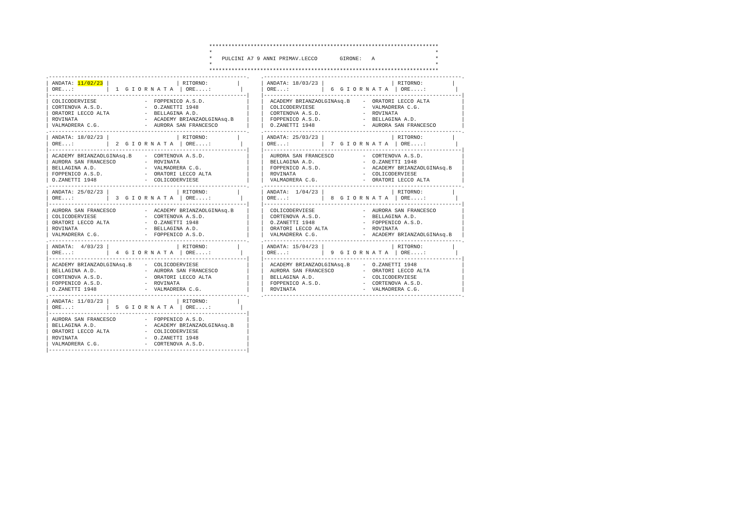************************************************************************
*                                                                      *
*   PULCINI A7 9 ANNI PRIMAV.LECCO       GIRONE:   A                   *
*                                                                      *
************************************************************************
.--------------------------------------------------------------.
| ANDATA: 11/02/23 |                     | RITORNO:         |
| ORE...:          |  1  G I O R N A T A  | ORE....:         |
|--------------------------------------------------------------|
| COLICODERVIESE               -  FOPPENICO A.S.D.             |
| CORTENOVA A.S.D.             -  O.ZANETTI 1948               |
| ORATORI LECCO ALTA           -  BELLAGINA A.D.               |
| ROVINATA                     -  ACADEMY BRIANZAOLGINAsq.B    |
| VALMADRERA C.G.              -  AURORA SAN FRANCESCO         |
.--------------------------------------------------------------.
| ANDATA: 18/02/23 |                     | RITORNO:         |
| ORE...:          |  2  G I O R N A T A  | ORE....:         |
|--------------------------------------------------------------|
| ACADEMY BRIANZAOLGINAsq.B    -  CORTENOVA A.S.D.             |
| AURORA SAN FRANCESCO         -  ROVINATA                     |
| BELLAGINA A.D.               -  VALMADRERA C.G.              |
| FOPPENICO A.S.D.             -  ORATORI LECCO ALTA           |
| O.ZANETTI 1948               -  COLICODERVIESE               |
.--------------------------------------------------------------.
| ANDATA: 25/02/23 |                     | RITORNO:         |
| ORE...:          |  3  G I O R N A T A  | ORE....:         |
|--------------------------------------------------------------|
| AURORA SAN FRANCESCO         -  ACADEMY BRIANZAOLGINAsq.B    |
| COLICODERVIESE               -  CORTENOVA A.S.D.             |
| ORATORI LECCO ALTA           -  O.ZANETTI 1948               |
| ROVINATA                     -  BELLAGINA A.D.               |
| VALMADRERA C.G.              -  FOPPENICO A.S.D.             |
.--------------------------------------------------------------.
| ANDATA:  4/03/23 |                     | RITORNO:         |
| ORE...:          |  4  G I O R N A T A  | ORE....:         |
|--------------------------------------------------------------|
| ACADEMY BRIANZAOLGINAsq.B    -  COLICODERVIESE               |
| BELLAGINA A.D.               -  AURORA SAN FRANCESCO         |
| CORTENOVA A.S.D.             -  ORATORI LECCO ALTA           |
| FOPPENICO A.S.D.             -  ROVINATA                     |
| O.ZANETTI 1948               -  VALMADRERA C.G.              |
.--------------------------------------------------------------.
| ANDATA: 11/03/23 |                     | RITORNO:         |
| ORE...:          |  5  G I O R N A T A  | ORE....:         |
|--------------------------------------------------------------|
| AURORA SAN FRANCESCO         -  FOPPENICO A.S.D.             |
| BELLAGINA A.D.               -  ACADEMY BRIANZAOLGINAsq.B    |
| ORATORI LECCO ALTA           -  COLICODERVIESE               |
| ROVINATA                     -  O.ZANETTI 1948               |
| VALMADRERA C.G.              -  CORTENOVA A.S.D.             |
|--------------------------------------------------------------|
.--------------------------------------------------------------.
| ANDATA: 18/03/23 |                     | RITORNO:         |
| ORE...:          |  6  G I O R N A T A  | ORE....:         |
|--------------------------------------------------------------|
|  ACADEMY BRIANZAOLGINAsq.B    -  ORATORI LECCO ALTA          |
|  COLICODERVIESE               -  VALMADRERA C.G.             |
|  CORTENOVA A.S.D.             -  ROVINATA                    |
|  FOPPENICO A.S.D.             -  BELLAGINA A.D.              |
|  O.ZANETTI 1948               -  AURORA SAN FRANCESCO        |
.--------------------------------------------------------------.
| ANDATA: 25/03/23 |                     | RITORNO:         |
| ORE...:          |  7  G I O R N A T A  | ORE....:         |
|--------------------------------------------------------------|
|  AURORA SAN FRANCESCO         -  CORTENOVA A.S.D.            |
|  BELLAGINA A.D.               -  O.ZANETTI 1948              |
|  FOPPENICO A.S.D.             -  ACADEMY BRIANZAOLGINAsq.B   |
|  ROVINATA                     -  COLICODERVIESE              |
|  VALMADRERA C.G.              -  ORATORI LECCO ALTA          |
.--------------------------------------------------------------.
| ANDATA:  1/04/23 |                     | RITORNO:         |
| ORE...:          |  8  G I O R N A T A  | ORE....:         |
|--------------------------------------------------------------|
|  COLICODERVIESE               -  AURORA SAN FRANCESCO        |
|  CORTENOVA A.S.D.             -  BELLAGINA A.D.              |
|  O.ZANETTI 1948               -  FOPPENICO A.S.D.            |
|  ORATORI LECCO ALTA           -  ROVINATA                    |
|  VALMADRERA C.G.              -  ACADEMY BRIANZAOLGINAsq.B   |
.--------------------------------------------------------------.
| ANDATA: 15/04/23 |                     | RITORNO:         |
| ORE...:          |  9  G I O R N A T A  | ORE....:         |
|--------------------------------------------------------------|
|  ACADEMY BRIANZAOLGINAsq.B    -  O.ZANETTI 1948              |
|  AURORA SAN FRANCESCO         -  ORATORI LECCO ALTA          |
|  BELLAGINA A.D.               -  COLICODERVIESE              |
|  FOPPENICO A.S.D.             -  CORTENOVA A.S.D.            |
|  ROVINATA                     -  VALMADRERA C.G.             |
.--------------------------------------------------------------.